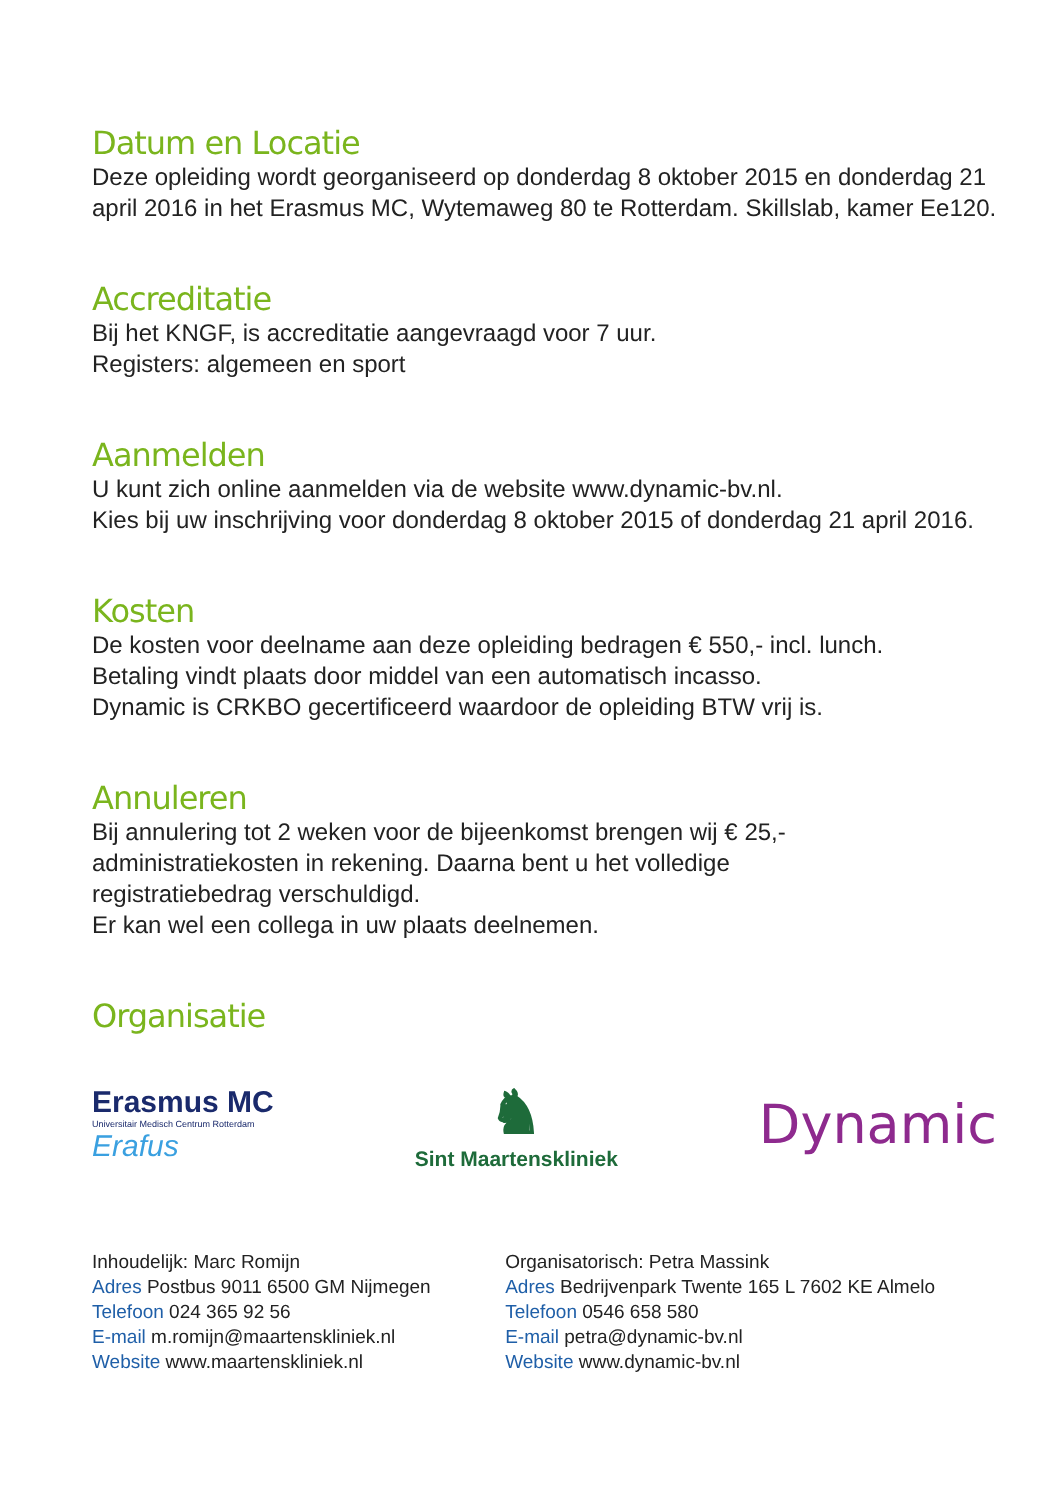Datum en Locatie
Deze opleiding wordt georganiseerd op donderdag 8 oktober 2015 en donderdag 21 april 2016 in het Erasmus MC, Wytemaweg 80 te Rotterdam. Skillslab, kamer Ee120.
Accreditatie
Bij het KNGF, is accreditatie aangevraagd voor 7 uur.
Registers: algemeen en sport
Aanmelden
U kunt zich online aanmelden via de website www.dynamic-bv.nl.
Kies bij uw inschrijving voor donderdag 8 oktober 2015 of donderdag 21 april 2016.
Kosten
De kosten voor deelname aan deze opleiding bedragen € 550,- incl. lunch.
Betaling vindt plaats door middel van een automatisch incasso.
Dynamic is CRKBO gecertificeerd waardoor de opleiding BTW vrij is.
Annuleren
Bij annulering tot 2 weken voor de bijeenkomst brengen wij € 25,-
administratiekosten in rekening. Daarna bent u het volledige
registratiebedrag verschuldigd.
Er kan wel een collega in uw plaats deelnemen.
Organisatie
Erasmus MC
Universitair Medisch Centrum Rotterdam
Erafus
♞
Sint Maartenskliniek
Dynamic
Inhoudelijk: Marc Romijn
Adres Postbus 9011 6500 GM Nijmegen
Telefoon 024 365 92 56
E-mail m.romijn@maartenskliniek.nl
Website www.maartenskliniek.nl
Organisatorisch: Petra Massink
Adres Bedrijvenpark Twente 165 L 7602 KE Almelo
Telefoon 0546 658 580
E-mail petra@dynamic-bv.nl
Website www.dynamic-bv.nl